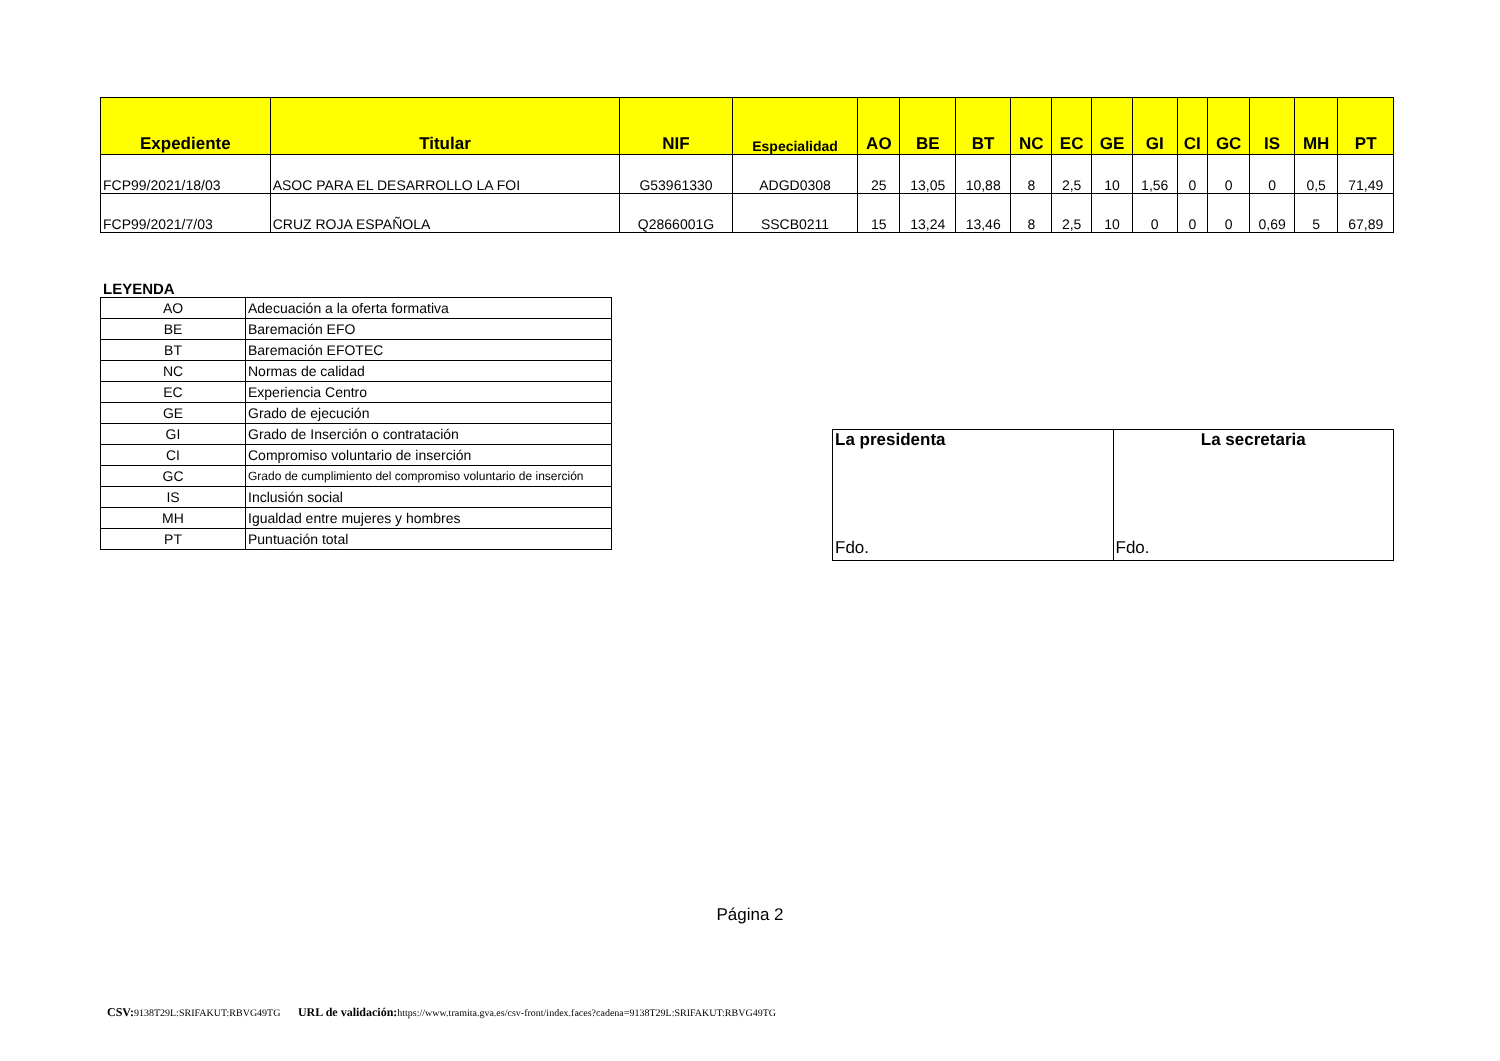| Expediente | Titular | NIF | Especialidad | AO | BE | BT | NC | EC | GE | GI | CI | GC | IS | MH | PT |
| --- | --- | --- | --- | --- | --- | --- | --- | --- | --- | --- | --- | --- | --- | --- | --- |
| FCP99/2021/18/03 | ASOC PARA EL DESARROLLO LA FOI | G53961330 | ADGD0308 | 25 | 13,05 | 10,88 | 8 | 2,5 | 10 | 1,56 | 0 | 0 | 0 | 0,5 | 71,49 |
| FCP99/2021/7/03 | CRUZ ROJA ESPAÑOLA | Q2866001G | SSCB0211 | 15 | 13,24 | 13,46 | 8 | 2,5 | 10 | 0 | 0 | 0 | 0,69 | 5 | 67,89 |
LEYENDA
| AO | Adecuación a la oferta formativa |
| BE | Baremación EFO |
| BT | Baremación EFOTEC |
| NC | Normas de calidad |
| EC | Experiencia Centro |
| GE | Grado de ejecución |
| GI | Grado de Inserción o contratación |
| CI | Compromiso voluntario de inserción |
| GC | Grado de cumplimiento del compromiso voluntario de inserción |
| IS | Inclusión social |
| MH | Igualdad entre mujeres y hombres |
| PT | Puntuación total |
| La presidenta Fdo. | La secretaria Fdo. |
Página 2
CSV: 9138T29L:SRIFAKUT:RBVG49TG URL de validación: https://www.tramita.gva.es/csv-front/index.faces?cadena=9138T29L:SRIFAKUT:RBVG49TG